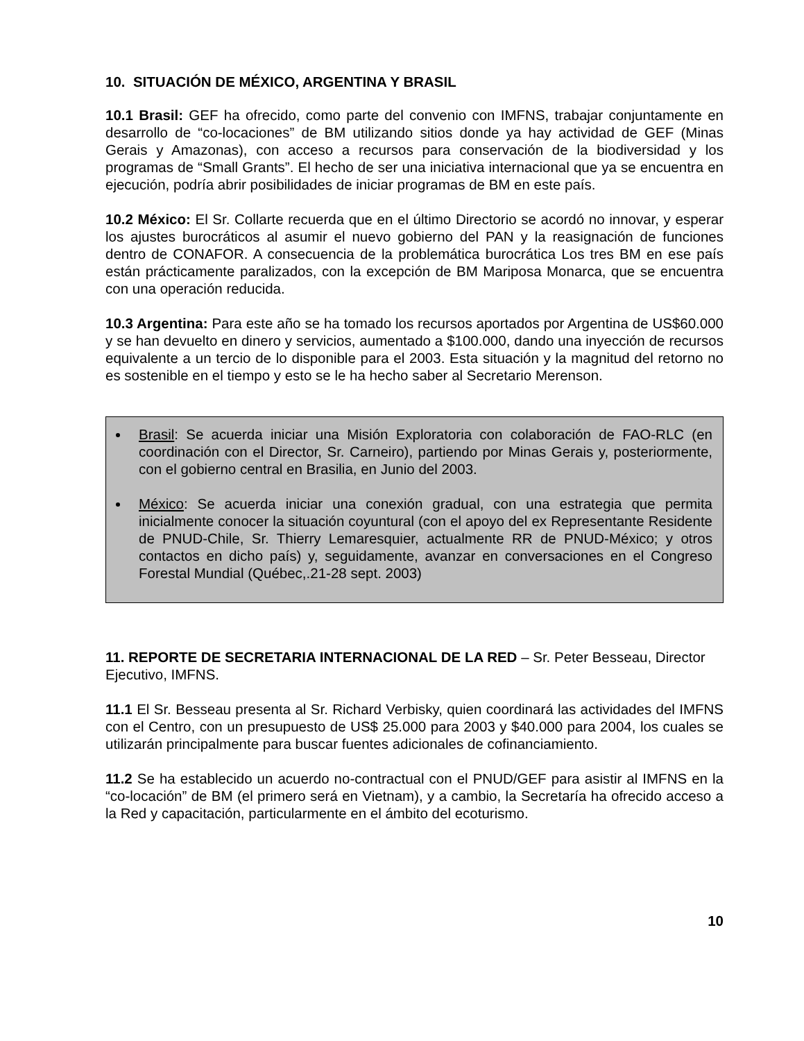10. SITUACIÓN DE MÉXICO, ARGENTINA Y BRASIL
10.1 Brasil: GEF ha ofrecido, como parte del convenio con IMFNS, trabajar conjuntamente en desarrollo de “co-locaciones” de BM utilizando sitios donde ya hay actividad de GEF (Minas Gerais y Amazonas), con acceso a recursos para conservación de la biodiversidad y los programas de “Small Grants”. El hecho de ser una iniciativa internacional que ya se encuentra en ejecución, podría abrir posibilidades de iniciar programas de BM en este país.
10.2 México: El Sr. Collarte recuerda que en el último Directorio se acordó no innovar, y esperar los ajustes burocráticos al asumir el nuevo gobierno del PAN y la reasignación de funciones dentro de CONAFOR. A consecuencia de la problemática burocrática Los tres BM en ese país están prácticamente paralizados, con la excepción de BM Mariposa Monarca, que se encuentra con una operación reducida.
10.3 Argentina: Para este año se ha tomado los recursos aportados por Argentina de US$60.000 y se han devuelto en dinero y servicios, aumentado a $100.000, dando una inyección de recursos equivalente a un tercio de lo disponible para el 2003. Esta situación y la magnitud del retorno no es sostenible en el tiempo y esto se le ha hecho saber al Secretario Merenson.
Brasil: Se acuerda iniciar una Misión Exploratoria con colaboración de FAO-RLC (en coordinación con el Director, Sr. Carneiro), partiendo por Minas Gerais y, posteriormente, con el gobierno central en Brasilia, en Junio del 2003.
México: Se acuerda iniciar una conexión gradual, con una estrategia que permita inicialmente conocer la situación coyuntural (con el apoyo del ex Representante Residente de PNUD-Chile, Sr. Thierry Lemaresquier, actualmente RR de PNUD-México; y otros contactos en dicho país) y, seguidamente, avanzar en conversaciones en el Congreso Forestal Mundial (Québec,.21-28 sept. 2003)
11. REPORTE DE SECRETARIA INTERNACIONAL DE LA RED – Sr. Peter Besseau, Director Ejecutivo, IMFNS.
11.1 El Sr. Besseau presenta al Sr. Richard Verbisky, quien coordinará las actividades del IMFNS con el Centro, con un presupuesto de US$ 25.000 para 2003 y $40.000 para 2004, los cuales se utilizarán principalmente para buscar fuentes adicionales de cofinanciamiento.
11.2 Se ha establecido un acuerdo no-contractual con el PNUD/GEF para asistir al IMFNS en la “co-locación” de BM (el primero será en Vietnam), y a cambio, la Secretaría ha ofrecido acceso a la Red y capacitación, particularmente en el ámbito del ecoturismo.
10